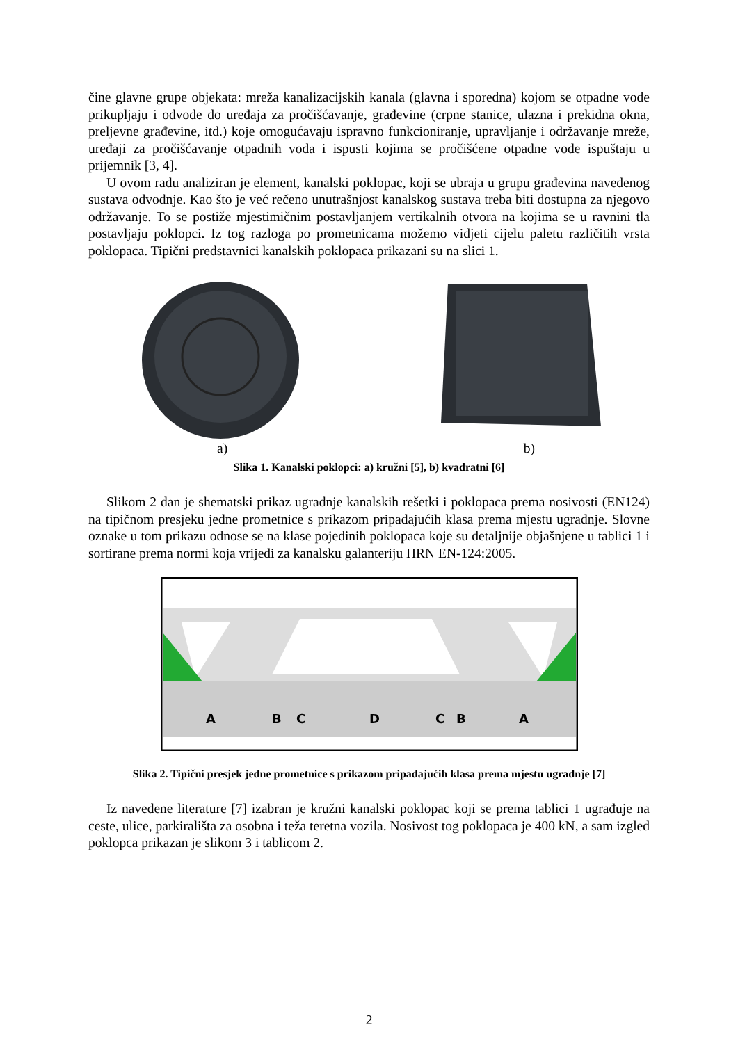čine glavne grupe objekata: mreža kanalizacijskih kanala (glavna i sporedna) kojom se otpadne vode prikupljaju i odvode do uređaja za pročišćavanje, građevine (crpne stanice, ulazna i prekidna okna, preljevne građevine, itd.) koje omogućavaju ispravno funkcioniranje, upravljanje i održavanje mreže, uređaji za pročišćavanje otpadnih voda i ispusti kojima se pročišćene otpadne vode ispuštaju u prijemnik [3, 4].
U ovom radu analiziran je element, kanalski poklopac, koji se ubraja u grupu građevina navedenog sustava odvodnje. Kao što je već rečeno unutrašnjost kanalskog sustava treba biti dostupna za njegovo održavanje. To se postiže mjestimičnim postavljanjem vertikalnih otvora na kojima se u ravnini tla postavljaju poklopci. Iz tog razloga po prometnicama možemo vidjeti cijelu paletu različitih vrsta poklopaca. Tipični predstavnici kanalskih poklopaca prikazani su na slici 1.
a) b)
Slika 1. Kanalski poklopci: a) kružni [5], b) kvadratni [6]
Slikom 2 dan je shematski prikaz ugradnje kanalskih rešetki i poklopaca prema nosivosti (EN124) na tipičnom presjeku jedne prometnice s prikazom pripadajućih klasa prema mjestu ugradnje. Slovne oznake u tom prikazu odnose se na klase pojedinih poklopaca koje su detaljnije objašnjene u tablici 1 i sortirane prema normi koja vrijedi za kanalsku galanteriju HRN EN-124:2005.
A
B
C
D
C
B
A
Slika 2. Tipični presjek jedne prometnice s prikazom pripadajućih klasa prema mjestu ugradnje [7]
Iz navedene literature [7] izabran je kružni kanalski poklopac koji se prema tablici 1 ugrađuje na ceste, ulice, parkirališta za osobna i teža teretna vozila. Nosivost tog poklopaca je 400 kN, a sam izgled poklopca prikazan je slikom 3 i tablicom 2.
2